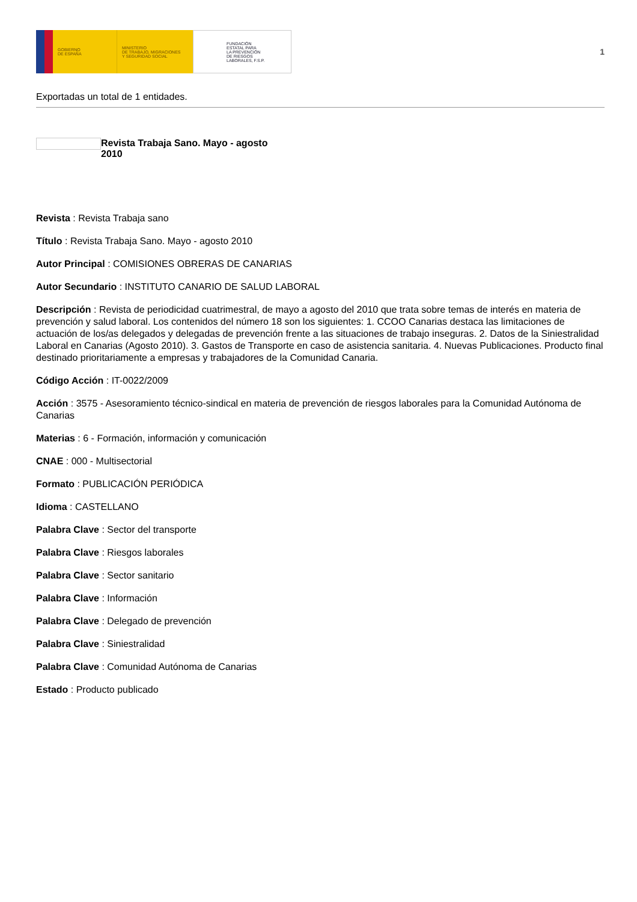GOBIERNO
DE ESPAÑA
MINISTERIO
DE TRABAJO, MIGRACIONES
Y SEGURIDAD SOCIAL
FUNDACIÓN
ESTATAL PARA
LA PREVENCIÓN
DE RIESGOS
LABORALES, F.S.P.
1
Exportadas un total de 1 entidades.
Revista Trabaja Sano. Mayo - agosto 2010
Revista : Revista Trabaja sano
Título : Revista Trabaja Sano. Mayo - agosto 2010
Autor Principal : COMISIONES OBRERAS DE CANARIAS
Autor Secundario : INSTITUTO CANARIO DE SALUD LABORAL
Descripción : Revista de periodicidad cuatrimestral, de mayo a agosto del 2010 que trata sobre temas de interés en materia de prevención y salud laboral. Los contenidos del número 18 son los siguientes: 1. CCOO Canarias destaca las limitaciones de actuación de los/as delegados y delegadas de prevención frente a las situaciones de trabajo inseguras. 2. Datos de la Siniestralidad Laboral en Canarias (Agosto 2010). 3. Gastos de Transporte en caso de asistencia sanitaria. 4. Nuevas Publicaciones. Producto final destinado prioritariamente a empresas y trabajadores de la Comunidad Canaria.
Código Acción : IT-0022/2009
Acción : 3575 - Asesoramiento técnico-sindical en materia de prevención de riesgos laborales para la Comunidad Autónoma de Canarias
Materias : 6 - Formación, información y comunicación
CNAE : 000 - Multisectorial
Formato : PUBLICACIÓN PERIÓDICA
Idioma : CASTELLANO
Palabra Clave : Sector del transporte
Palabra Clave : Riesgos laborales
Palabra Clave : Sector sanitario
Palabra Clave : Información
Palabra Clave : Delegado de prevención
Palabra Clave : Siniestralidad
Palabra Clave : Comunidad Autónoma de Canarias
Estado : Producto publicado